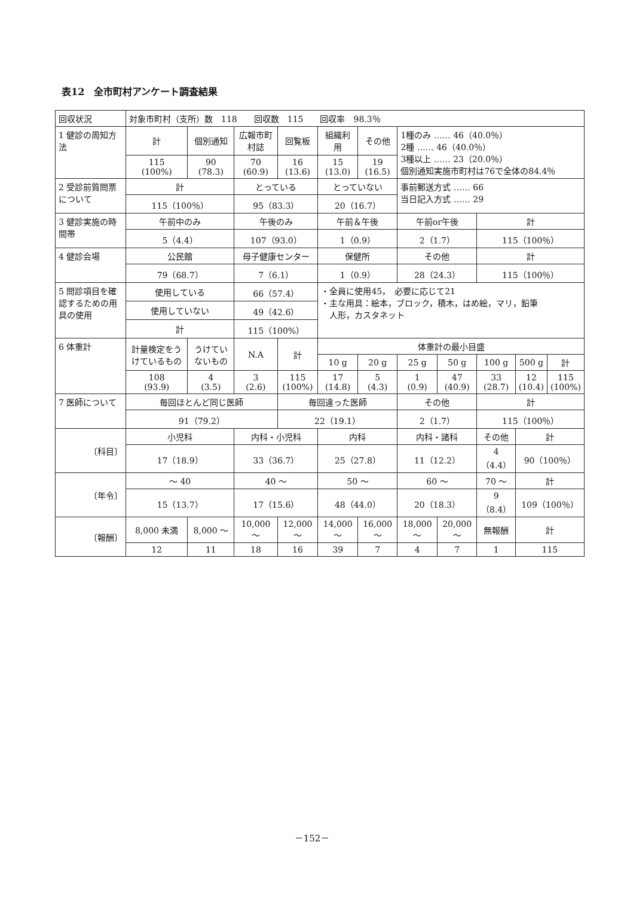表12　全市町村アンケート調査結果
| 回収状況 | 対象市町村（支所）数 118 回収数 115 回収率 98.3％ | | | | | | | | | | |
| 1 健診の周知方法 | 計 | 個別通知 | 広報市町村誌 | 回覧板 | 組織利用 | その他 | 1種のみ …… 46（40.0％） 2種 …… 46（40.0％） 3種以上 …… 23（20.0％） 個別通知実施市町村は76で全体の84.4％ | | | | |
| | 115 (100%) | 90 (78.3) | 70 (60.9) | 16 (13.6) | 15 (13.0) | 19 (16.5) | | | | | |
| 2 受診前質問票について | 計 | | とっている | | とっていない | | 事前郵送方式 …… 66 当日記入方式 …… 29 | | | | |
| | 115（100％） | | 95（83.3） | | 20（16.7） | | | | | | |
| 3 健診実施の時間帯 | 午前中のみ | | 午後のみ | | 午前＆午後 | | 午前or午後 | | 計 | | |
| | 5（4.4） | | 107（93.0） | | 1（0.9） | | 2（1.7） | | 115（100％） | | |
| 4 健診会場 | 公民館 | | 母子健康センター | | 保健所 | | その他 | | 計 | | |
| | 79（68.7） | | 7（6.1） | | 1（0.9） | | 28（24.3） | | 115（100％） | | |
| 5 問診項目を確認するための用具の使用 | 使用している | | 66（57.4） | | ・全員に使用45， 必要に応じて21 ・主な用具：絵本，ブロック，積木，はめ絵，マリ，鉛筆 人形，カスタネット | | | | | | |
| | 使用していない | | 49（42.6） | | | | | | | | |
| | 計 | | 115（100%） | | | | | | | | |
| 6 体重計 | 計量検定をうけているもの | うけていないもの | N.A | 計 | 体重計の最小目盛 | | | | | | |
| | | | | | 10 g | 20 g | 25 g | 50 g | 100 g | 500 g | 計 |
| | 108 (93.9) | 4 (3.5) | 3 (2.6) | 115 (100%) | 17 (14.8) | 5 (4.3) | 1 (0.9) | 47 (40.9) | 33 (28.7) | 12 (10.4) | 115 (100%) |
| 7 医師について | 毎回ほとんど同じ医師 | | | 毎回違った医師 | | | その他 | | 計 | | |
| | 91（79.2） | | | 22（19.1） | | | 2（1.7） | | 115（100％） | | |
| 〔科目〕 | 小児科 | | 内科・小児科 | | 内科 | | 内科・諸科 | | その他 | 計 | |
| | 17（18.9） | | 33（36.7） | | 25（27.8） | | 11（12.2） | | 4（4.4） | 90（100％） | |
| 〔年令〕 | ～ 40 | | 40 ～ | | 50 ～ | | 60 ～ | | 70 ～ | 計 | |
| | 15（13.7） | | 17（15.6） | | 48（44.0） | | 20（18.3） | | 9（8.4） | 109（100％） | |
| 〔報酬〕 | 8,000 未満 | 8,000 ～ | 10,000 ～ | 12,000 ～ | 14,000 ～ | 16,000 ～ | 18,000 ～ | 20,000 ～ | 無報酬 | 計 | |
| | 12 | 11 | 18 | 16 | 39 | 7 | 4 | 7 | 1 | 115 | |
－152－